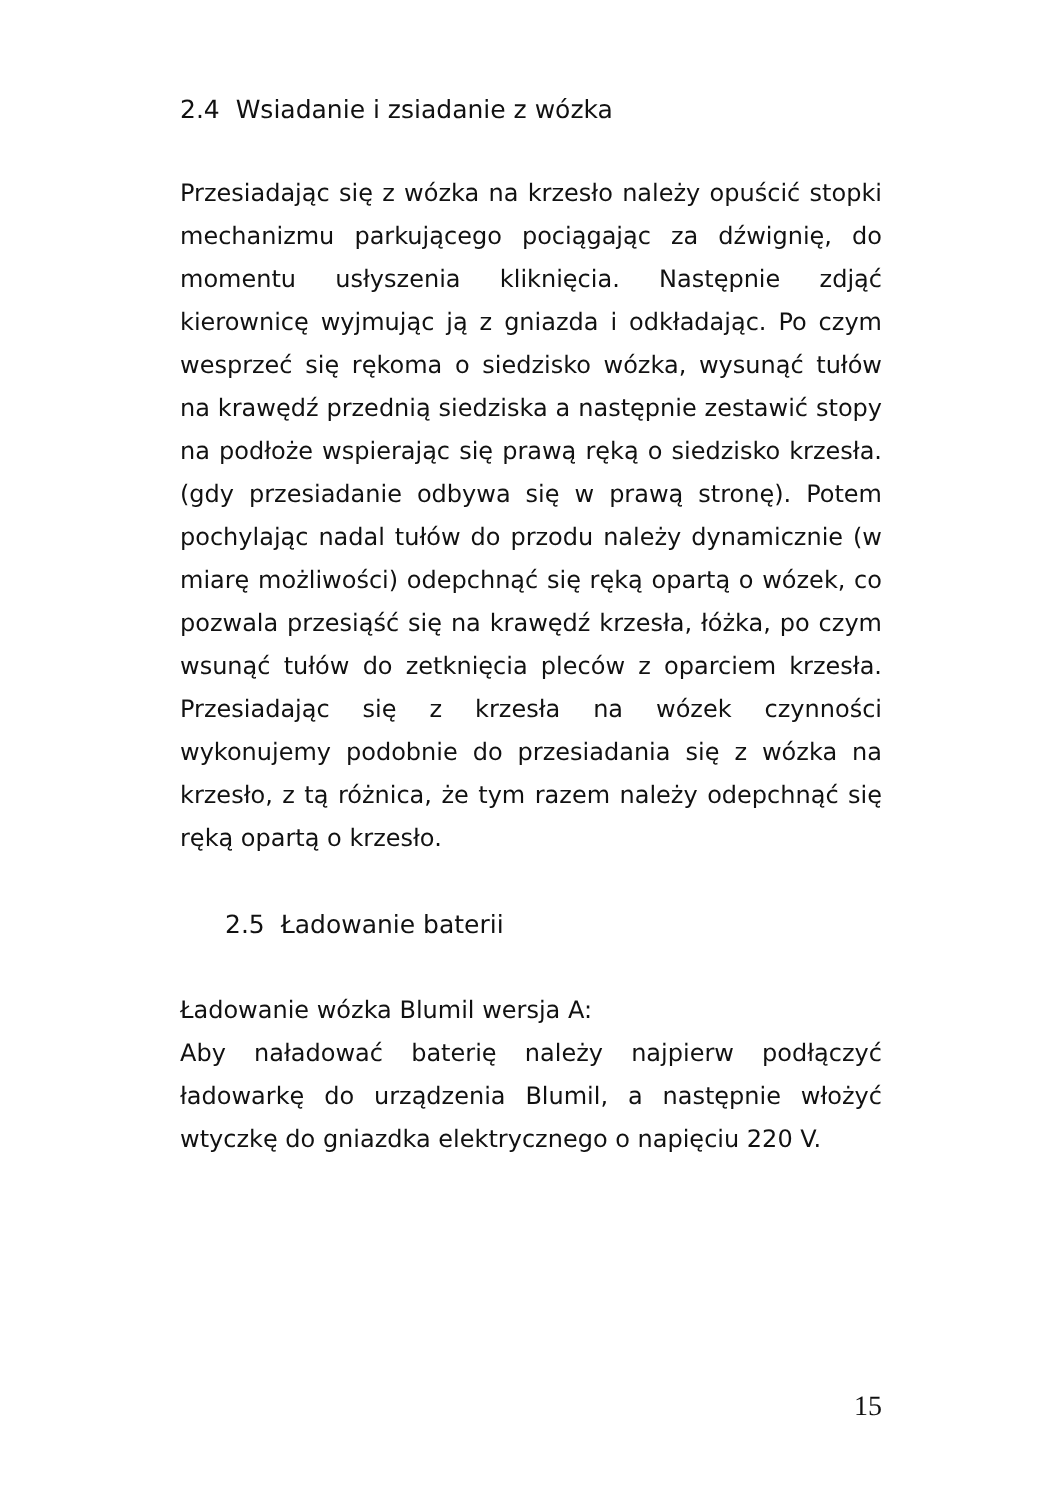2.4 Wsiadanie i zsiadanie z wózka
Przesiadając się z wózka na krzesło należy opuścić stopki mechanizmu parkującego pociągając za dźwignię, do momentu usłyszenia kliknięcia. Następnie zdjąć kierownicę wyjmując ją z gniazda i odkładając. Po czym wesprzeć się rękoma o siedzisko wózka, wysunąć tułów na krawędź przednią siedziska a następnie zestawić stopy na podłoże wspierając się prawą ręką o siedzisko krzesła. (gdy przesiadanie odbywa się w prawą stronę). Potem pochylając nadal tułów do przodu należy dynamicznie (w miarę możliwości) odepchnąć się ręką opartą o wózek, co pozwala przesiąść się na krawędź krzesła, łóżka, po czym wsunąć tułów do zetknięcia pleców z oparciem krzesła. Przesiadając się z krzesła na wózek czynności wykonujemy podobnie do przesiadania się z wózka na krzesło, z tą różnica, że tym razem należy odepchnąć się ręką opartą o krzesło.
2.5 Ładowanie baterii
Ładowanie wózka Blumil wersja A:
Aby naładować baterię należy najpierw podłączyć ładowarkę do urządzenia Blumil, a następnie włożyć wtyczkę do gniazdka elektrycznego o napięciu 220 V.
15